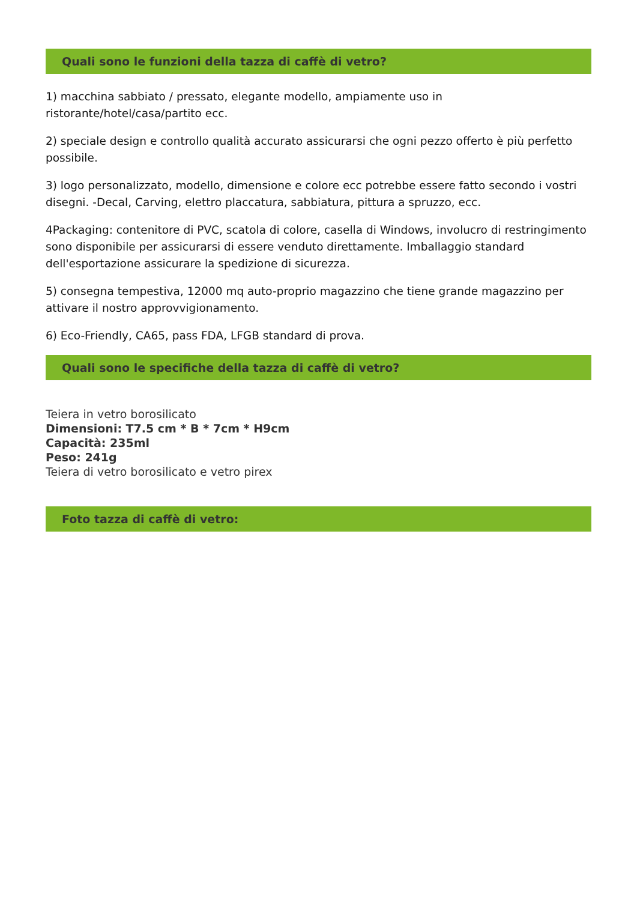Quali sono le funzioni della tazza di caffè di vetro?
1) macchina sabbiato / pressato, elegante modello, ampiamente uso in ristorante/hotel/casa/partito ecc.
2) speciale design e controllo qualità accurato assicurarsi che ogni pezzo offerto è più perfetto possibile.
3) logo personalizzato, modello, dimensione e colore ecc potrebbe essere fatto secondo i vostri disegni. -Decal, Carving, elettro placcatura, sabbiatura, pittura a spruzzo, ecc.
4Packaging: contenitore di PVC, scatola di colore, casella di Windows, involucro di restringimento sono disponibile per assicurarsi di essere venduto direttamente. Imballaggio standard dell'esportazione assicurare la spedizione di sicurezza.
5) consegna tempestiva, 12000 mq auto-proprio magazzino che tiene grande magazzino per attivare il nostro approvvigionamento.
6) Eco-Friendly, CA65, pass FDA, LFGB standard di prova.
Quali sono le specifiche della tazza di caffè di vetro?
Teiera in vetro borosilicato
Dimensioni: T7.5 cm * B * 7cm * H9cm
Capacità: 235ml
Peso: 241g
Teiera di vetro borosilicato e vetro pirex
Foto tazza di caffè di vetro: